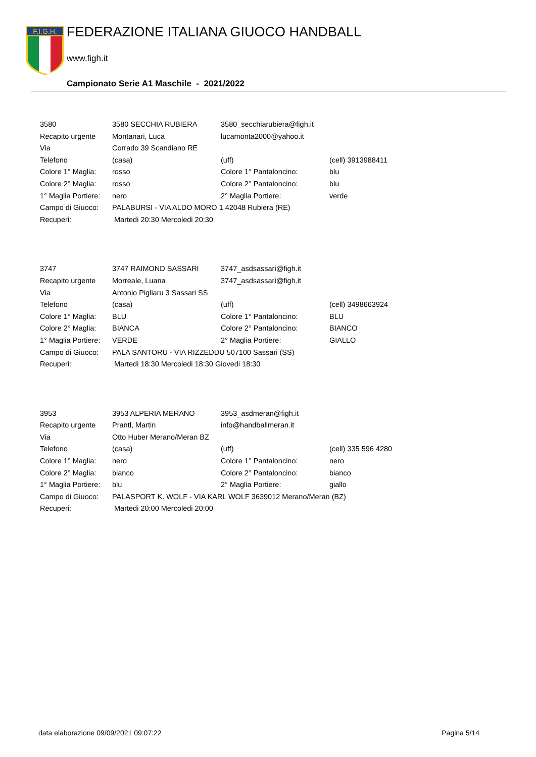F.I.G.H.
FEDERAZIONE ITALIANA GIUOCO HANDBALL
www.figh.it
Campionato Serie A1 Maschile - 2021/2022
| 3580 | 3580 SECCHIA RUBIERA | 3580_secchiarubiera@figh.it | |
| Recapito urgente | Montanari, Luca | lucamonta2000@yahoo.it | |
| Via | Corrado 39 Scandiano RE | | |
| Telefono | (casa) | (uff) | (cell) 3913988411 |
| Colore 1° Maglia: | rosso | Colore 1° Pantaloncino: | blu |
| Colore 2° Maglia: | rosso | Colore 2° Pantaloncino: | blu |
| 1° Maglia Portiere: | nero | 2° Maglia Portiere: | verde |
| Campo di Giuoco: | PALABURSI - VIA ALDO MORO 1 42048 Rubiera (RE) | | |
| Recuperi: | Martedi 20:30 Mercoledi 20:30 | | |
| 3747 | 3747 RAIMOND SASSARI | 3747_asdsassari@figh.it | |
| Recapito urgente | Morreale, Luana | 3747_asdsassari@figh.it | |
| Via | Antonio Pigliaru 3 Sassari SS | | |
| Telefono | (casa) | (uff) | (cell) 3498663924 |
| Colore 1° Maglia: | BLU | Colore 1° Pantaloncino: | BLU |
| Colore 2° Maglia: | BIANCA | Colore 2° Pantaloncino: | BIANCO |
| 1° Maglia Portiere: | VERDE | 2° Maglia Portiere: | GIALLO |
| Campo di Giuoco: | PALA SANTORU - VIA RIZZEDDU 507100 Sassari (SS) | | |
| Recuperi: | Martedi 18:30 Mercoledi 18:30 Giovedi 18:30 | | |
| 3953 | 3953 ALPERIA MERANO | 3953_asdmeran@figh.it | |
| Recapito urgente | Prantl, Martin | info@handballmeran.it | |
| Via | Otto Huber Merano/Meran BZ | | |
| Telefono | (casa) | (uff) | (cell) 335 596 4280 |
| Colore 1° Maglia: | nero | Colore 1° Pantaloncino: | nero |
| Colore 2° Maglia: | bianco | Colore 2° Pantaloncino: | bianco |
| 1° Maglia Portiere: | blu | 2° Maglia Portiere: | giallo |
| Campo di Giuoco: | PALASPORT K. WOLF - VIA KARL WOLF 3639012 Merano/Meran (BZ) | | |
| Recuperi: | Martedi 20:00 Mercoledi 20:00 | | |
data elaborazione 09/09/2021 09:07:22 Pagina 5/14